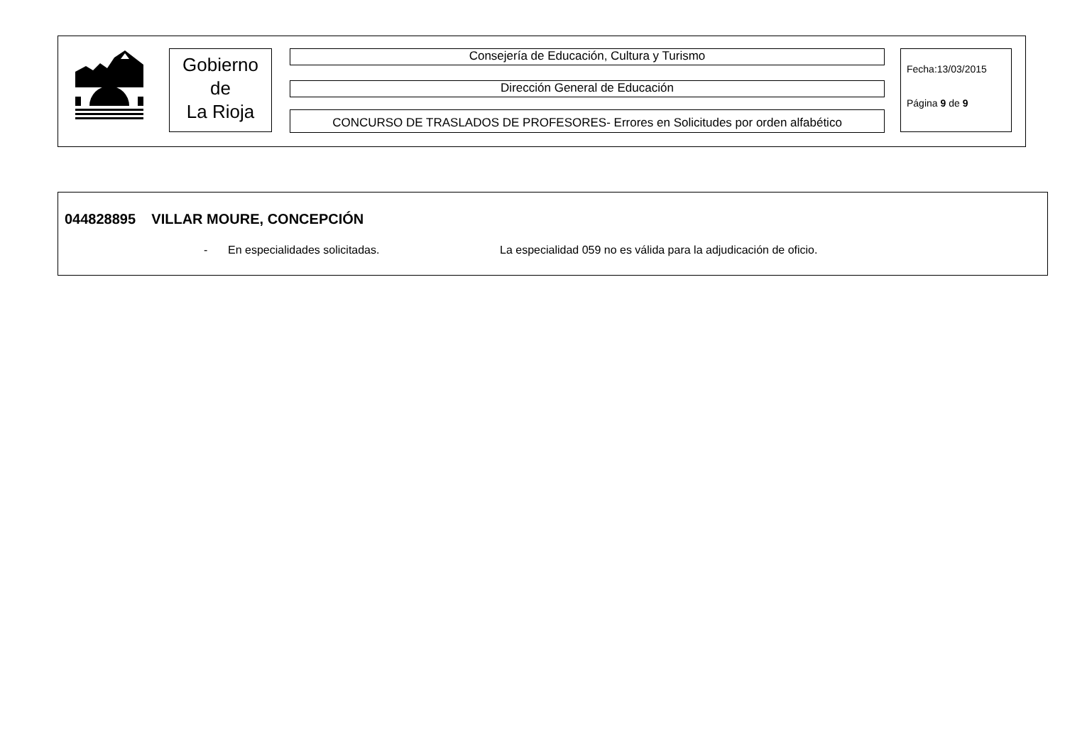Gobierno
de
La Rioja
Consejería de Educación, Cultura y Turismo
Dirección General de Educación
CONCURSO DE TRASLADOS DE PROFESORES- Errores en Solicitudes por orden alfabético
Fecha:13/03/2015
Página 9 de 9
044828895 VILLAR MOURE, CONCEPCIÓN
- En especialidades solicitadas.
La especialidad 059 no es válida para la adjudicación de oficio.